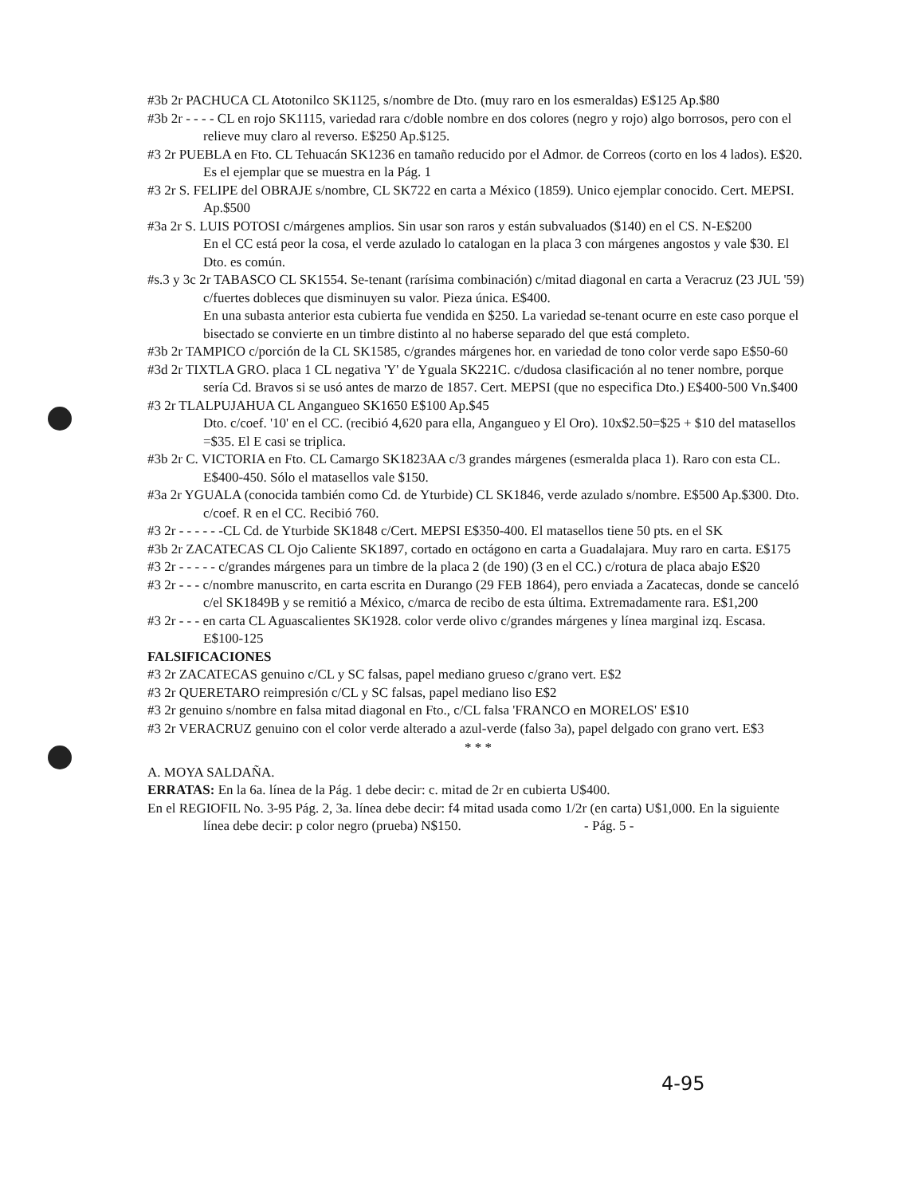#3b 2r PACHUCA CL Atotonilco SK1125, s/nombre de Dto. (muy raro en los esmeraldas) E$125 Ap.$80
#3b 2r - - - - CL en rojo SK1115, variedad rara c/doble nombre en dos colores (negro y rojo) algo borrosos, pero con el relieve muy claro al reverso. E$250 Ap.$125.
#3 2r PUEBLA en Fto. CL Tehuacán SK1236 en tamaño reducido por el Admor. de Correos (corto en los 4 lados). E$20. Es el ejemplar que se muestra en la Pág. 1
#3 2r S. FELIPE del OBRAJE s/nombre, CL SK722 en carta a México (1859). Unico ejemplar conocido. Cert. MEPSI. Ap.$500
#3a 2r S. LUIS POTOSI c/márgenes amplios. Sin usar son raros y están subvaluados ($140) en el CS. N-E$200
En el CC está peor la cosa, el verde azulado lo catalogan en la placa 3 con márgenes angostos y vale $30. El Dto. es común.
#s.3 y 3c 2r TABASCO CL SK1554. Se-tenant (rarísima combinación) c/mitad diagonal en carta a Veracruz (23 JUL '59) c/fuertes dobleces que disminuyen su valor. Pieza única. E$400.
En una subasta anterior esta cubierta fue vendida en $250. La variedad se-tenant ocurre en este caso porque el bisectado se convierte en un timbre distinto al no haberse separado del que está completo.
#3b 2r TAMPICO c/porción de la CL SK1585, c/grandes márgenes hor. en variedad de tono color verde sapo E$50-60
#3d 2r TIXTLA GRO. placa 1 CL negativa 'Y' de Yguala SK221C. c/dudosa clasificación al no tener nombre, porque sería Cd. Bravos si se usó antes de marzo de 1857. Cert. MEPSI (que no especifica Dto.) E$400-500 Vn.$400
#3 2r TLALPUJAHUA CL Angangueo SK1650 E$100 Ap.$45
Dto. c/coef. '10' en el CC. (recibió 4,620 para ella, Angangueo y El Oro). 10x$2.50=$25 + $10 del matasellos =$35. El E casi se triplica.
#3b 2r C. VICTORIA en Fto. CL Camargo SK1823AA c/3 grandes márgenes (esmeralda placa 1). Raro con esta CL. E$400-450. Sólo el matasellos vale $150.
#3a 2r YGUALA (conocida también como Cd. de Yturbide) CL SK1846, verde azulado s/nombre. E$500 Ap.$300. Dto. c/coef. R en el CC. Recibió 760.
#3 2r - - - - - -CL Cd. de Yturbide SK1848 c/Cert. MEPSI E$350-400. El matasellos tiene 50 pts. en el SK
#3b 2r ZACATECAS CL Ojo Caliente SK1897, cortado en octágono en carta a Guadalajara. Muy raro en carta. E$175
#3 2r - - - - - c/grandes márgenes para un timbre de la placa 2 (de 190) (3 en el CC.) c/rotura de placa abajo E$20
#3 2r - - - c/nombre manuscrito, en carta escrita en Durango (29 FEB 1864), pero enviada a Zacatecas, donde se canceló c/el SK1849B y se remitió a México, c/marca de recibo de esta última. Extremadamente rara. E$1,200
#3 2r - - - en carta CL Aguascalientes SK1928. color verde olivo c/grandes márgenes y línea marginal izq. Escasa. E$100-125
FALSIFICACIONES
#3 2r ZACATECAS genuino c/CL y SC falsas, papel mediano grueso c/grano vert. E$2
#3 2r QUERETARO reimpresión c/CL y SC falsas, papel mediano liso E$2
#3 2r genuino s/nombre en falsa mitad diagonal en Fto., c/CL falsa 'FRANCO en MORELOS' E$10
#3 2r VERACRUZ genuino con el color verde alterado a azul-verde (falso 3a), papel delgado con grano vert. E$3
* * *
A. MOYA SALDAÑA.
ERRATAS: En la 6a. línea de la Pág. 1 debe decir: c. mitad de 2r en cubierta U$400.
En el REGIOFIL No. 3-95 Pág. 2, 3a. línea debe decir: f4 mitad usada como 1/2r (en carta) U$1,000. En la siguiente línea debe decir: p color negro (prueba) N$150. - Pág. 5 -
4-95